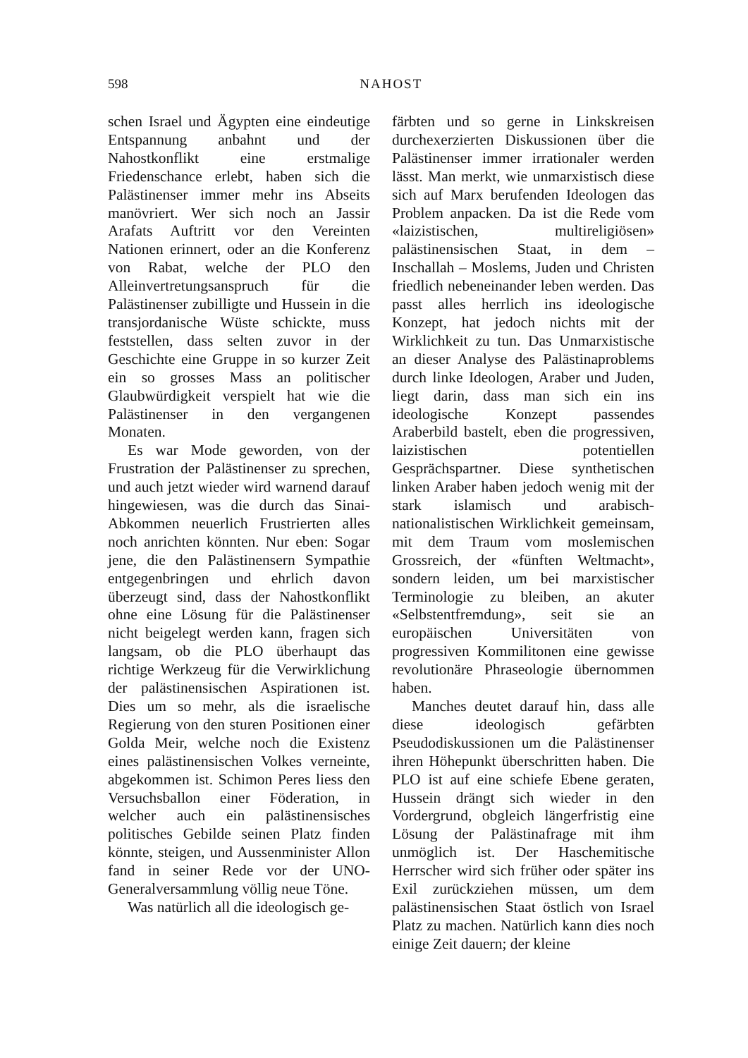598
NAHOST
schen Israel und Ägypten eine eindeutige Entspannung anbahnt und der Nahostkonflikt eine erstmalige Friedenschance erlebt, haben sich die Palästinenser immer mehr ins Abseits manövriert. Wer sich noch an Jassir Arafats Auftritt vor den Vereinten Nationen erinnert, oder an die Konferenz von Rabat, welche der PLO den Alleinvertretungsanspruch für die Palästinenser zubilligte und Hussein in die transjordanische Wüste schickte, muss feststellen, dass selten zuvor in der Geschichte eine Gruppe in so kurzer Zeit ein so grosses Mass an politischer Glaubwürdigkeit verspielt hat wie die Palästinenser in den vergangenen Monaten.
Es war Mode geworden, von der Frustration der Palästinenser zu sprechen, und auch jetzt wieder wird warnend darauf hingewiesen, was die durch das Sinai-Abkommen neuerlich Frustrierten alles noch anrichten könnten. Nur eben: Sogar jene, die den Palästinensern Sympathie entgegenbringen und ehrlich davon überzeugt sind, dass der Nahostkonflikt ohne eine Lösung für die Palästinenser nicht beigelegt werden kann, fragen sich langsam, ob die PLO überhaupt das richtige Werkzeug für die Verwirklichung der palästinensischen Aspirationen ist. Dies um so mehr, als die israelische Regierung von den sturen Positionen einer Golda Meir, welche noch die Existenz eines palästinensischen Volkes verneinte, abgekommen ist. Schimon Peres liess den Versuchsballon einer Föderation, in welcher auch ein palästinensisches politisches Gebilde seinen Platz finden könnte, steigen, und Aussenminister Allon fand in seiner Rede vor der UNO-Generalversammlung völlig neue Töne.
Was natürlich all die ideologisch ge-
färbten und so gerne in Linkskreisen durchexerzierten Diskussionen über die Palästinenser immer irrationaler werden lässt. Man merkt, wie unmarxistisch diese sich auf Marx berufenden Ideologen das Problem anpacken. Da ist die Rede vom «laizistischen, multireligiösen» palästinensischen Staat, in dem – Inschallah – Moslems, Juden und Christen friedlich nebeneinander leben werden. Das passt alles herrlich ins ideologische Konzept, hat jedoch nichts mit der Wirklichkeit zu tun. Das Unmarxistische an dieser Analyse des Palästinaproblems durch linke Ideologen, Araber und Juden, liegt darin, dass man sich ein ins ideologische Konzept passendes Araberbild bastelt, eben die progressiven, laizistischen potentiellen Gesprächspartner. Diese synthetischen linken Araber haben jedoch wenig mit der stark islamisch und arabisch-nationalistischen Wirklichkeit gemeinsam, mit dem Traum vom moslemischen Grossreich, der «fünften Weltmacht», sondern leiden, um bei marxistischer Terminologie zu bleiben, an akuter «Selbstentfremdung», seit sie an europäischen Universitäten von progressiven Kommilitonen eine gewisse revolutionäre Phraseologie übernommen haben.
Manches deutet darauf hin, dass alle diese ideologisch gefärbten Pseudodiskussionen um die Palästinenser ihren Höhepunkt überschritten haben. Die PLO ist auf eine schiefe Ebene geraten, Hussein drängt sich wieder in den Vordergrund, obgleich längerfristig eine Lösung der Palästinafrage mit ihm unmöglich ist. Der Haschemitische Herrscher wird sich früher oder später ins Exil zurückziehen müssen, um dem palästinensischen Staat östlich von Israel Platz zu machen. Natürlich kann dies noch einige Zeit dauern; der kleine